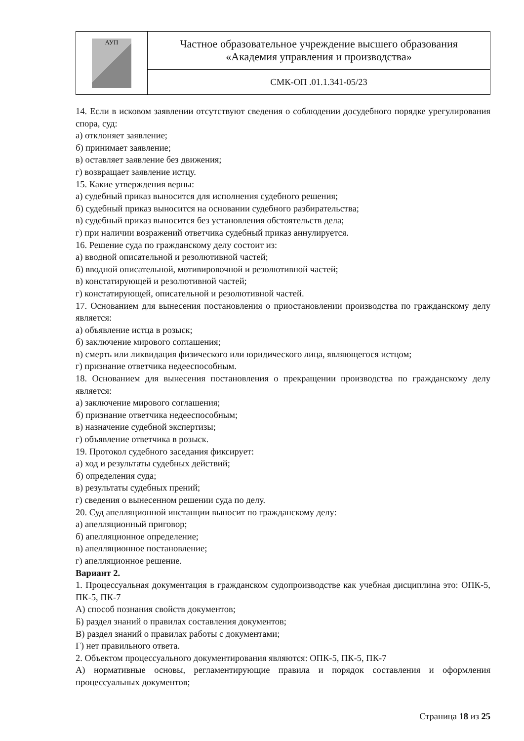| АУП | Частное образовательное учреждение высшего образования «Академия управления и производства» |
| | СМК-ОП .01.1.341-05/23 |
14. Если в исковом заявлении отсутствуют сведения о соблюдении досудебного порядке урегулирования спора, суд:
а) отклоняет заявление;
б) принимает заявление;
в) оставляет заявление без движения;
г) возвращает заявление истцу.
15. Какие утверждения верны:
а) судебный приказ выносится для исполнения судебного решения;
б) судебный приказ выносится на основании судебного разбирательства;
в) судебный приказ выносится без установления обстоятельств дела;
г) при наличии возражений ответчика судебный приказ аннулируется.
16. Решение суда по гражданскому делу состоит из:
а) вводной описательной и резолютивной частей;
б) вводной описательной, мотивировочной и резолютивной частей;
в) констатирующей и резолютивной частей;
г) констатирующей, описательной и резолютивной частей.
17. Основанием для вынесения постановления о приостановлении производства по гражданскому делу является:
а) объявление истца в розыск;
б) заключение мирового соглашения;
в) смерть или ликвидация физического или юридического лица, являющегося истцом;
г) признание ответчика недееспособным.
18. Основанием для вынесения постановления о прекращении производства по гражданскому делу является:
а) заключение мирового соглашения;
б) признание ответчика недееспособным;
в) назначение судебной экспертизы;
г) объявление ответчика в розыск.
19. Протокол судебного заседания фиксирует:
а) ход и результаты судебных действий;
б) определения суда;
в) результаты судебных прений;
г) сведения о вынесенном решении суда по делу.
20. Суд апелляционной инстанции выносит по гражданскому делу:
а) апелляционный приговор;
б) апелляционное определение;
в) апелляционное постановление;
г) апелляционное решение.
Вариант 2.
1. Процессуальная документация в гражданском судопроизводстве как учебная дисциплина это: ОПК-5, ПК-5, ПК-7
А) способ познания свойств документов;
Б) раздел знаний о правилах составления документов;
В) раздел знаний о правилах работы с документами;
Г) нет правильного ответа.
2. Объектом процессуального документирования являются: ОПК-5, ПК-5, ПК-7
А) нормативные основы, регламентирующие правила и порядок составления и оформления процессуальных документов;
Страница 18 из 25